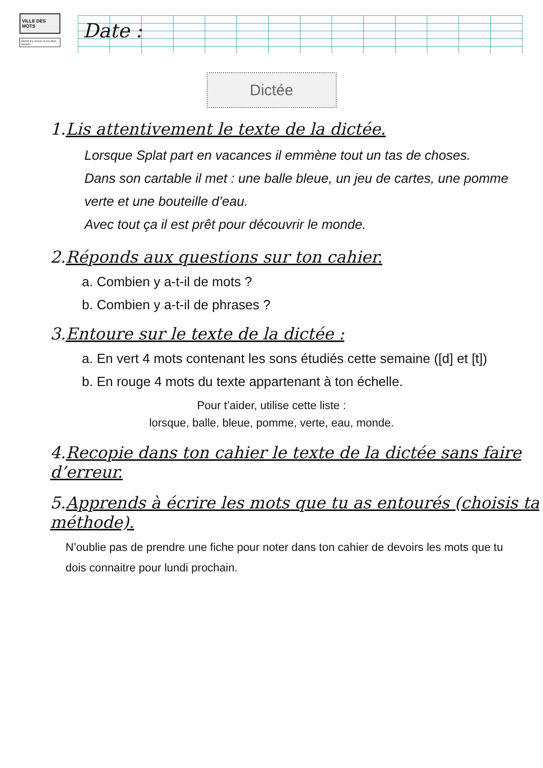VILLE DES MOTS
interdit aux choses et aux êtres humains
Date :
Dictée
1.Lis attentivement le texte de la dictée.
Lorsque Splat part en vacances il emmène tout un tas de choses.
Dans son cartable il met : une balle bleue, un jeu de cartes, une pomme verte et une bouteille d’eau.
Avec tout ça il est prêt pour découvrir le monde.
2.Réponds aux questions sur ton cahier.
a. Combien y a-t-il de mots ?
b. Combien y a-t-il de phrases ?
3.Entoure sur le texte de la dictée :
a. En vert 4 mots contenant les sons étudiés cette semaine ([d] et [t])
b. En rouge 4 mots du texte appartenant à ton échelle.
Pour t’aider, utilise cette liste :
lorsque, balle, bleue, pomme, verte, eau, monde.
4.Recopie dans ton cahier le texte de la dictée sans faire d’erreur.
5.Apprends à écrire les mots que tu as entourés (choisis ta méthode).
N’oublie pas de prendre une fiche pour noter dans ton cahier de devoirs les mots que tu dois connaitre pour lundi prochain.